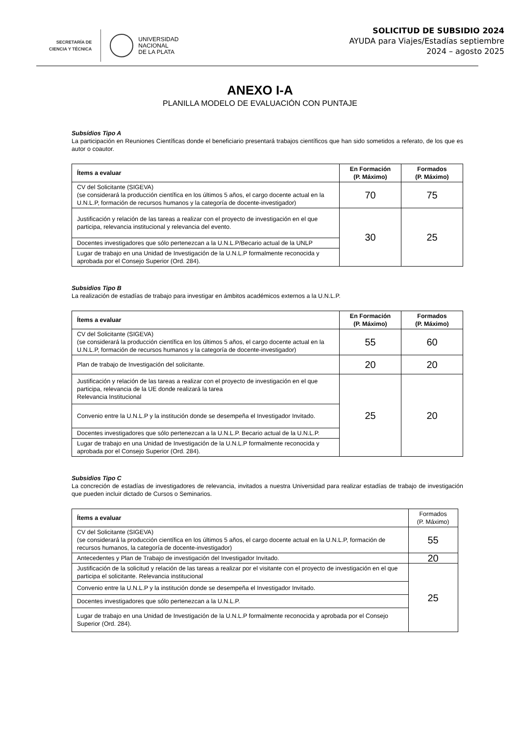SECRETARÍA DE
CIENCIA Y TÉCNICA
UNIVERSIDAD
NACIONAL
DE LA PLATA
SOLICITUD DE SUBSIDIO 2024
AYUDA para Viajes/Estadías septiembre
2024 – agosto 2025
ANEXO I-A
PLANILLA MODELO DE EVALUACIÓN CON PUNTAJE
Subsídios Tipo A
La participación en Reuniones Científicas donde el beneficiario presentará trabajos científicos que han sido sometidos a referato, de los que es autor o coautor.
| Ítems a evaluar | En Formación (P. Máximo) | Formados (P. Máximo) |
| --- | --- | --- |
| CV del Solicitante (SIGEVA) (se considerará la producción científica en los últimos 5 años, el cargo docente actual en la U.N.L.P, formación de recursos humanos y la categoría de docente-investigador) | 70 | 75 |
| Justificación y relación de las tareas a realizar con el proyecto de investigación en el que participa, relevancia institucional y relevancia del evento. | 30 | 25 |
| Docentes investigadores que sólo pertenezcan a la U.N.L.P/Becario actual de la UNLP | | |
| Lugar de trabajo en una Unidad de Investigación de la U.N.L.P formalmente reconocida y aprobada por el Consejo Superior (Ord. 284). | | |
Subsidios Tipo B
La realización de estadías de trabajo para investigar en ámbitos académicos externos a la U.N.L.P.
| Ítems a evaluar | En Formación (P. Máximo) | Formados (P. Máximo) |
| --- | --- | --- |
| CV del Solicitante (SIGEVA) (se considerará la producción científica en los últimos 5 años, el cargo docente actual en la U.N.L.P, formación de recursos humanos y la categoría de docente-investigador) | 55 | 60 |
| Plan de trabajo de Investigación del solicitante. | 20 | 20 |
| Justificación y relación de las tareas a realizar con el proyecto de investigación en el que participa, relevancia de la UE donde realizará la tarea Relevancia Institucional | 25 | 20 |
| Convenio entre la U.N.L.P y la institución donde se desempeña el Investigador Invitado. | | |
| Docentes investigadores que sólo pertenezcan a la U.N.L.P. Becario actual de la U.N.L.P. | | |
| Lugar de trabajo en una Unidad de Investigación de la U.N.L.P formalmente reconocida y aprobada por el Consejo Superior (Ord. 284). | | |
Subsidios Tipo C
La concreción de estadías de investigadores de relevancia, invitados a nuestra Universidad para realizar estadías de trabajo de investigación que pueden incluir dictado de Cursos o Seminarios.
| Ítems a evaluar | Formados (P. Máximo) |
| CV del Solicitante (SIGEVA) (se considerará la producción científica en los últimos 5 años, el cargo docente actual en la U.N.L.P, formación de recursos humanos, la categoría de docente-investigador) | 55 |
| Antecedentes y Plan de Trabajo de investigación del Investigador Invitado. | 20 |
| Justificación de la solicitud y relación de las tareas a realizar por el visitante con el proyecto de investigación en el que participa el solicitante. Relevancia institucional | 25 |
| Convenio entre la U.N.L.P y la institución donde se desempeña el Investigador Invitado. | |
| Docentes investigadores que sólo pertenezcan a la U.N.L.P. | |
| Lugar de trabajo en una Unidad de Investigación de la U.N.L.P formalmente reconocida y aprobada por el Consejo Superior (Ord. 284). | |